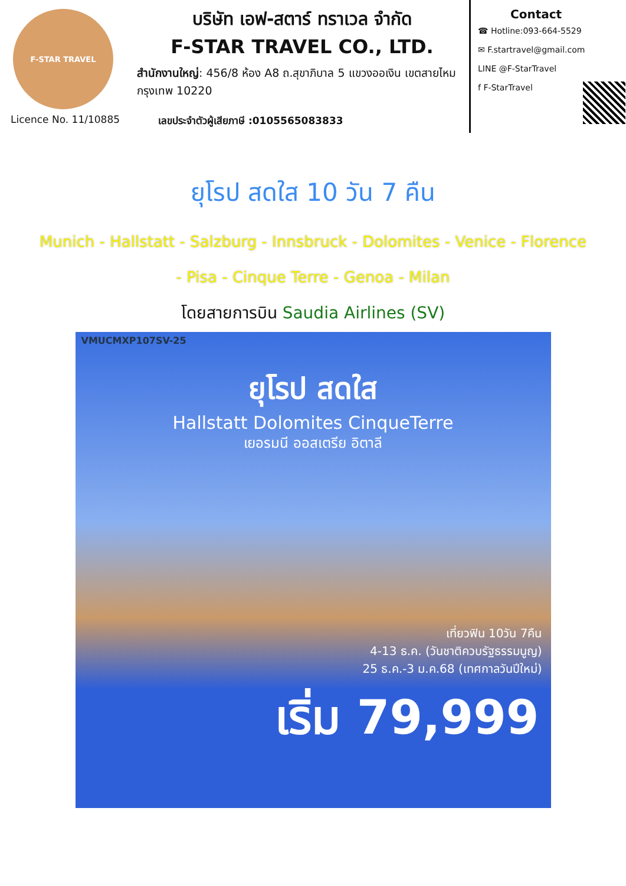F-STAR TRAVEL
บริษัท เอฟ-สตาร์ ทราเวล จำกัด
F-STAR TRAVEL CO., LTD.
สำนักงานใหญ่: 456/8 ห้อง A8 ถ.สุขาภิบาล 5 แขวงออเงิน เขตสายไหม กรุงเทพ 10220
Licence No. 11/10885 เลขประจำตัวผู้เสียภาษี :0105565083833
Contact
☎ Hotline:093-664-5529
✉ F.startravel@gmail.com
LINE @F-StarTravel
f F-StarTravel
ยุโรป สดใส 10 วัน 7 คืน
Munich - Hallstatt - Salzburg - Innsbruck - Dolomites - Venice - Florence - Pisa - Cinque Terre - Genoa - Milan
โดยสายการบิน Saudia Airlines (SV)
VMUCMXP107SV-25
ยุโรป สดใส
Hallstatt Dolomites CinqueTerre
เยอรมนี ออสเตรีย อิตาลี
เที่ยวฟิน 10วัน 7คืน
4-13 ธ.ค. (วันชาติควบรัฐธรรมนูญ)
25 ธ.ค.-3 ม.ค.68 (เทศกาลวันปีใหม่)
เริ่ม 79,999